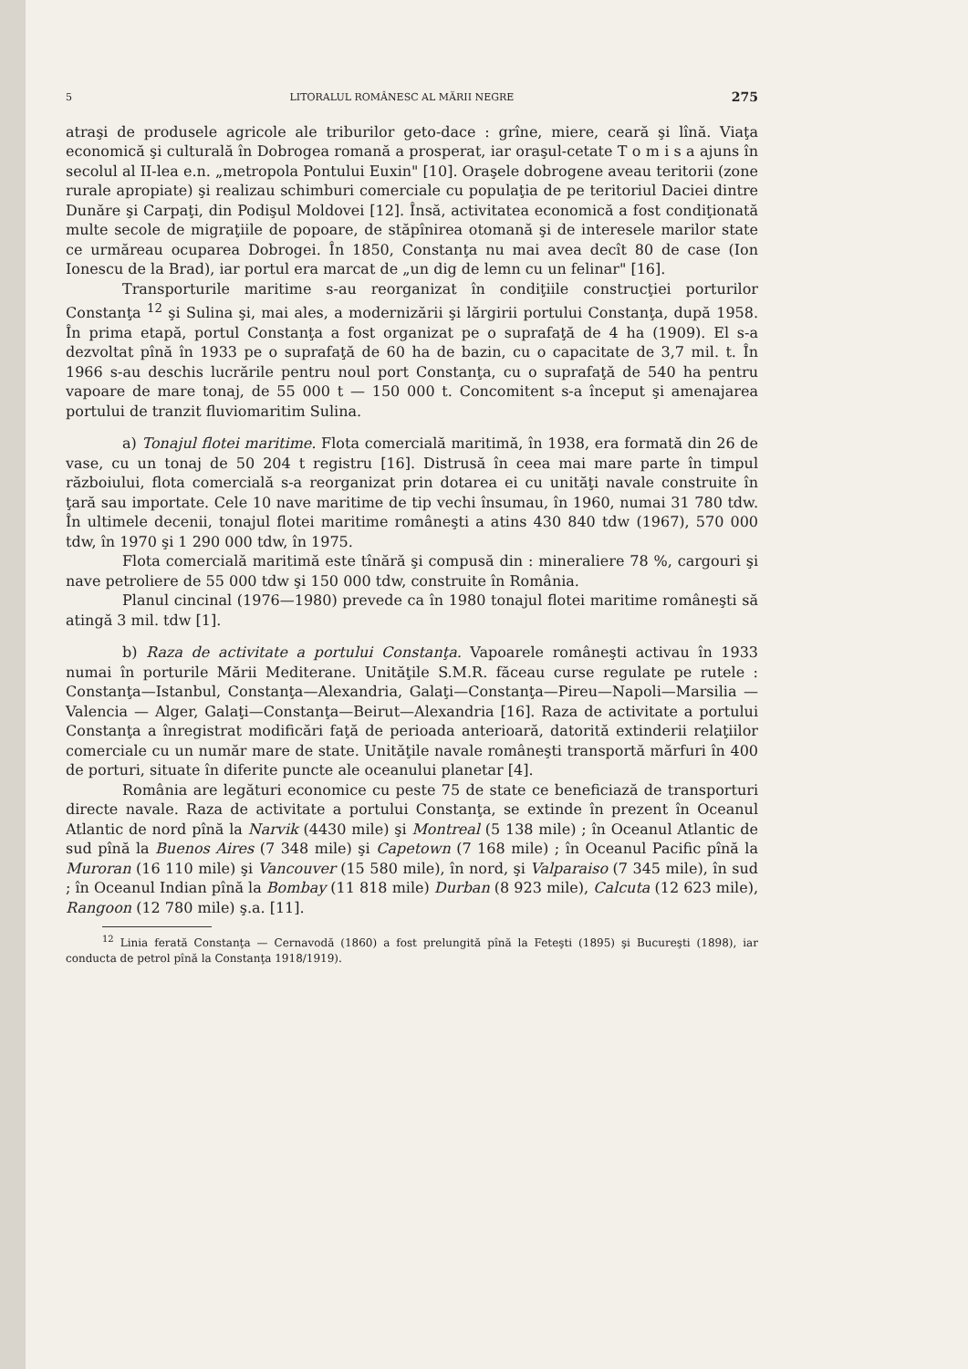5 LITORALUL ROMÂNESC AL MĂRII NEGRE 275
atraşi de produsele agricole ale triburilor geto-dace : grîne, miere, ceară şi lînă. Viaţa economică şi culturală în Dobrogea romană a prosperat, iar oraşul-cetate T o m i s a ajuns în secolul al II-lea e.n. „metropola Pontului Euxin" [10]. Oraşele dobrogene aveau teritorii (zone rurale apropiate) şi realizau schimburi comerciale cu populaţia de pe teritoriul Daciei dintre Dunăre şi Carpaţi, din Podişul Moldovei [12]. Însă, activitatea economică a fost condiţionată multe secole de migraţiile de popoare, de stăpînirea otomană şi de interesele marilor state ce urmăreau ocuparea Dobrogei. În 1850, Constanţa nu mai avea decît 80 de case (Ion Ionescu de la Brad), iar portul era marcat de „un dig de lemn cu un felinar" [16].
Transporturile maritime s-au reorganizat în condiţiile construcţiei porturilor Constanţa <sup>12</sup> şi Sulina şi, mai ales, a modernizării şi lărgirii portului Constanţa, după 1958. În prima etapă, portul Constanţa a fost organizat pe o suprafaţă de 4 ha (1909). El s-a dezvoltat pînă în 1933 pe o suprafaţă de 60 ha de bazin, cu o capacitate de 3,7 mil. t. În 1966 s-au deschis lucrările pentru noul port Constanţa, cu o suprafaţă de 540 ha pentru vapoare de mare tonaj, de 55 000 t — 150 000 t. Concomitent s-a început şi amenajarea portului de tranzit fluviomaritim Sulina.
a) Tonajul flotei maritime. Flota comercială maritimă, în 1938, era formată din 26 de vase, cu un tonaj de 50 204 t registru [16]. Distrusă în ceea mai mare parte în timpul războiului, flota comercială s-a reorganizat prin dotarea ei cu unităţi navale construite în ţară sau importate. Cele 10 nave maritime de tip vechi însumau, în 1960, numai 31 780 tdw. În ultimele decenii, tonajul flotei maritime româneşti a atins 430 840 tdw (1967), 570 000 tdw, în 1970 şi 1 290 000 tdw, în 1975.
Flota comercială maritimă este tînără şi compusă din : mineraliere 78 %, cargouri şi nave petroliere de 55 000 tdw şi 150 000 tdw, construite în România.
Planul cincinal (1976—1980) prevede ca în 1980 tonajul flotei maritime româneşti să atingă 3 mil. tdw [1].
b) Raza de activitate a portului Constanţa. Vapoarele româneşti activau în 1933 numai în porturile Mării Mediterane. Unităţile S.M.R. făceau curse regulate pe rutele : Constanţa—Istanbul, Constanţa—Alexandria, Galaţi—Constanţa—Pireu—Napoli—Marsilia — Valencia — Alger, Galaţi—Constanţa—Beirut—Alexandria [16]. Raza de activitate a portului Constanţa a înregistrat modificări faţă de perioada anterioară, datorită extinderii relaţiilor comerciale cu un număr mare de state. Unităţile navale româneşti transportă mărfuri în 400 de porturi, situate în diferite puncte ale oceanului planetar [4].
România are legături economice cu peste 75 de state ce beneficiază de transporturi directe navale. Raza de activitate a portului Constanţa, se extinde în prezent în Oceanul Atlantic de nord pînă la Narvik (4430 mile) şi Montreal (5 138 mile) ; în Oceanul Atlantic de sud pînă la Buenos Aires (7 348 mile) şi Capetown (7 168 mile) ; în Oceanul Pacific pînă la Muroran (16 110 mile) şi Vancouver (15 580 mile), în nord, şi Valparaiso (7 345 mile), în sud ; în Oceanul Indian pînă la Bombay (11 818 mile) Durban (8 923 mile), Calcuta (12 623 mile), Rangoon (12 780 mile) ş.a. [11].
<sup>12</sup> Linia ferată Constanţa — Cernavodă (1860) a fost prelungită pînă la Feteşti (1895) şi Bucureşti (1898), iar conducta de petrol pînă la Constanţa 1918/1919).